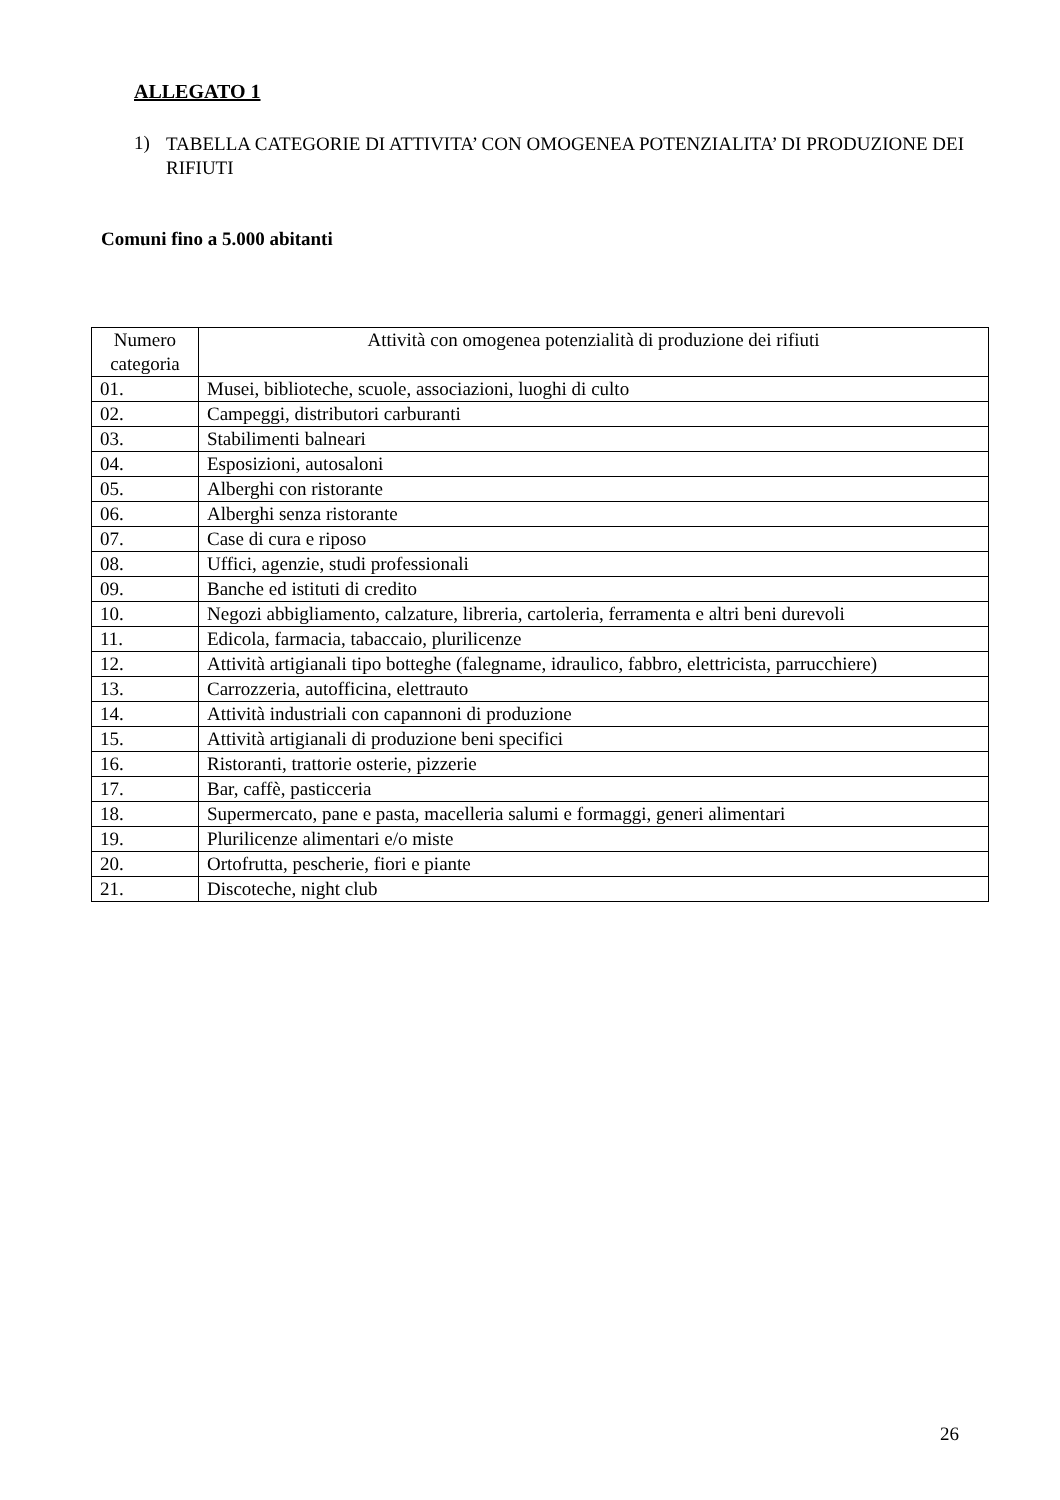ALLEGATO 1
1) TABELLA CATEGORIE DI ATTIVITA’ CON OMOGENEA POTENZIALITA’ DI PRODUZIONE DEI RIFIUTI
Comuni fino a 5.000 abitanti
| Numero categoria | Attività con omogenea potenzialità di produzione dei rifiuti |
| --- | --- |
| 01. | Musei, biblioteche, scuole, associazioni, luoghi di culto |
| 02. | Campeggi, distributori carburanti |
| 03. | Stabilimenti balneari |
| 04. | Esposizioni, autosaloni |
| 05. | Alberghi con ristorante |
| 06. | Alberghi senza ristorante |
| 07. | Case di cura e riposo |
| 08. | Uffici, agenzie, studi professionali |
| 09. | Banche ed istituti di credito |
| 10. | Negozi abbigliamento, calzature, libreria, cartoleria, ferramenta e altri beni durevoli |
| 11. | Edicola, farmacia, tabaccaio, plurilicenze |
| 12. | Attività artigianali tipo botteghe (falegname, idraulico, fabbro, elettricista, parrucchiere) |
| 13. | Carrozzeria, autofficina, elettrauto |
| 14. | Attività industriali con capannoni di produzione |
| 15. | Attività artigianali di produzione beni specifici |
| 16. | Ristoranti, trattorie osterie, pizzerie |
| 17. | Bar, caffè, pasticceria |
| 18. | Supermercato, pane e pasta, macelleria salumi e formaggi, generi alimentari |
| 19. | Plurilicenze alimentari e/o miste |
| 20. | Ortofrutta, pescherie, fiori e piante |
| 21. | Discoteche, night club |
26